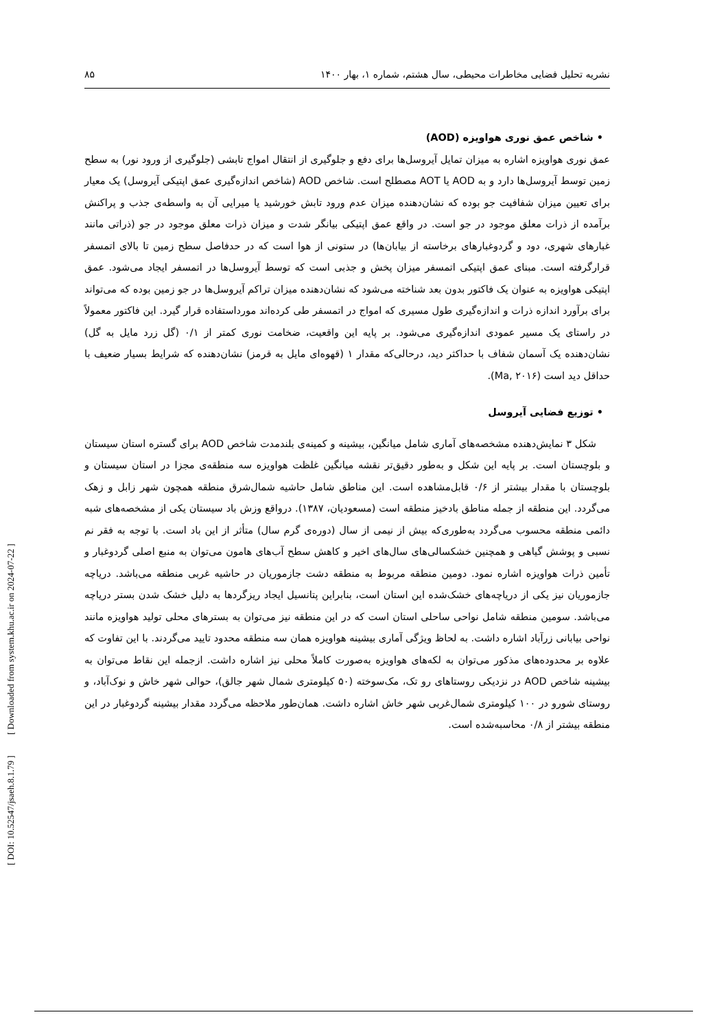۸۵ نشریه تحلیل فضایی مخاطرات محیطی، سال هشتم، شماره ۱، بهار ۱۴۰۰
• شاخص عمق نوری هواویزه (AOD)
عمق نوری هواویزه اشاره به میزان تمایل آیروسل‌ها برای دفع و جلوگیری از انتقال امواج تابشی (جلوگیری از ورود نور) به سطح زمین توسط آیروسل‌ها دارد و به AOD یا AOT مصطلح است. شاخص AOD (شاخص اندازه‌گیری عمق اپتیکی آیروسل) یک معیار برای تعیین میزان شفافیت جو بوده که نشان‌دهنده میزان عدم ورود تابش خورشید یا میرایی آن به واسطه‌ی جذب و پراکنش برآمده از ذرات معلق موجود در جو است. در واقع عمق اپتیکی بیانگر شدت و میزان ذرات معلق موجود در جو (ذراتی مانند غبارهای شهری، دود و گردوغبارهای برخاسته از بیابان‌ها) در ستونی از هوا است که در حدفاصل سطح زمین تا بالای اتمسفر قرارگرفته است. مبنای عمق اپتیکی اتمسفر میزان پخش و جذبی است که توسط آیروسل‌ها در اتمسفر ایجاد می‌شود. عمق اپتیکی هواویزه به عنوان یک فاکتور بدون بعد شناخته می‌شود که نشان‌دهنده میزان تراکم آیروسل‌ها در جو زمین بوده که می‌تواند برای برآورد اندازه ذرات و اندازه‌گیری طول مسیری که امواج در اتمسفر طی کرده‌اند مورداستفاده قرار گیرد. این فاکتور معمولاً در راستای یک مسیر عمودی اندازه‌گیری می‌شود. بر پایه این واقعیت، ضخامت نوری کمتر از ۰/۱ (گل زرد مایل به گل) نشان‌دهنده یک آسمان شفاف با حداکثر دید، درحالی‌که مقدار ۱ (قهوه‌ای مایل به قرمز) نشان‌دهنده که شرایط بسیار ضعیف با حداقل دید است (Ma, ۲۰۱۶).
• توزیع فضایی آیروسل
شکل ۳ نمایش‌دهنده مشخصه‌های آماری شامل میانگین، بیشینه و کمینه‌ی بلندمدت شاخص AOD برای گستره استان سیستان و بلوچستان است. بر پایه این شکل و به‌طور دقیق‌تر نقشه میانگین غلظت هواویزه سه منطقه‌ی مجزا در استان سیستان و بلوچستان با مقدار بیشتر از ۰/۶ قابل‌مشاهده است. این مناطق شامل حاشیه شمال‌شرق منطقه همچون شهر زابل و زهک می‌گردد. این منطقه از جمله مناطق بادخیز منطقه است (مسعودیان، ۱۳۸۷). درواقع وزش باد سیستان یکی از مشخصه‌های شبه دائمی منطقه محسوب می‌گردد به‌طوری‌که بیش از نیمی از سال (دوره‌ی گرم سال) متأثر از این باد است. با توجه به فقر نم نسبی و پوشش گیاهی و همچنین خشکسالی‌های سال‌های اخیر و کاهش سطح آب‌های هامون می‌توان به منبع اصلی گردوغبار و تأمین ذرات هواویزه اشاره نمود. دومین منطقه مربوط به منطقه دشت جازموریان در حاشیه غربی منطقه می‌باشد. دریاچه جازموریان نیز یکی از دریاچه‌های خشک‌شده این استان است، بنابراین پتانسیل ایجاد ریزگردها به دلیل خشک شدن بستر دریاچه می‌باشد. سومین منطقه شامل نواحی ساحلی استان است که در این منطقه نیز می‌توان به بسترهای محلی تولید هواویزه مانند نواحی بیابانی زرآباد اشاره داشت. به لحاظ ویژگی آماری بیشینه هواویزه همان سه منطقه محدود تایید می‌گردند. با این تفاوت که علاوه بر محدوده‌های مذکور می‌توان به لکه‌های هواویزه به‌صورت کاملاً محلی نیز اشاره داشت. ازجمله این نقاط می‌توان به بیشینه شاخص AOD در نزدیکی روستاهای رو تک، مک‌سوخته (۵۰ کیلومتری شمال شهر جالق)، حوالی شهر خاش و نوک‌آباد، و روستای شورو در ۱۰۰ کیلومتری شمال‌غربی شهر خاش اشاره داشت. همان‌طور ملاحظه می‌گردد مقدار بیشینه گردوغبار در این منطقه بیشتر از ۰/۸ محاسبه‌شده است.
[ DOI: 10.52547/jsaeh.8.1.79 ] [ Downloaded from system.khu.ac.ir on 2024-07-22 ]